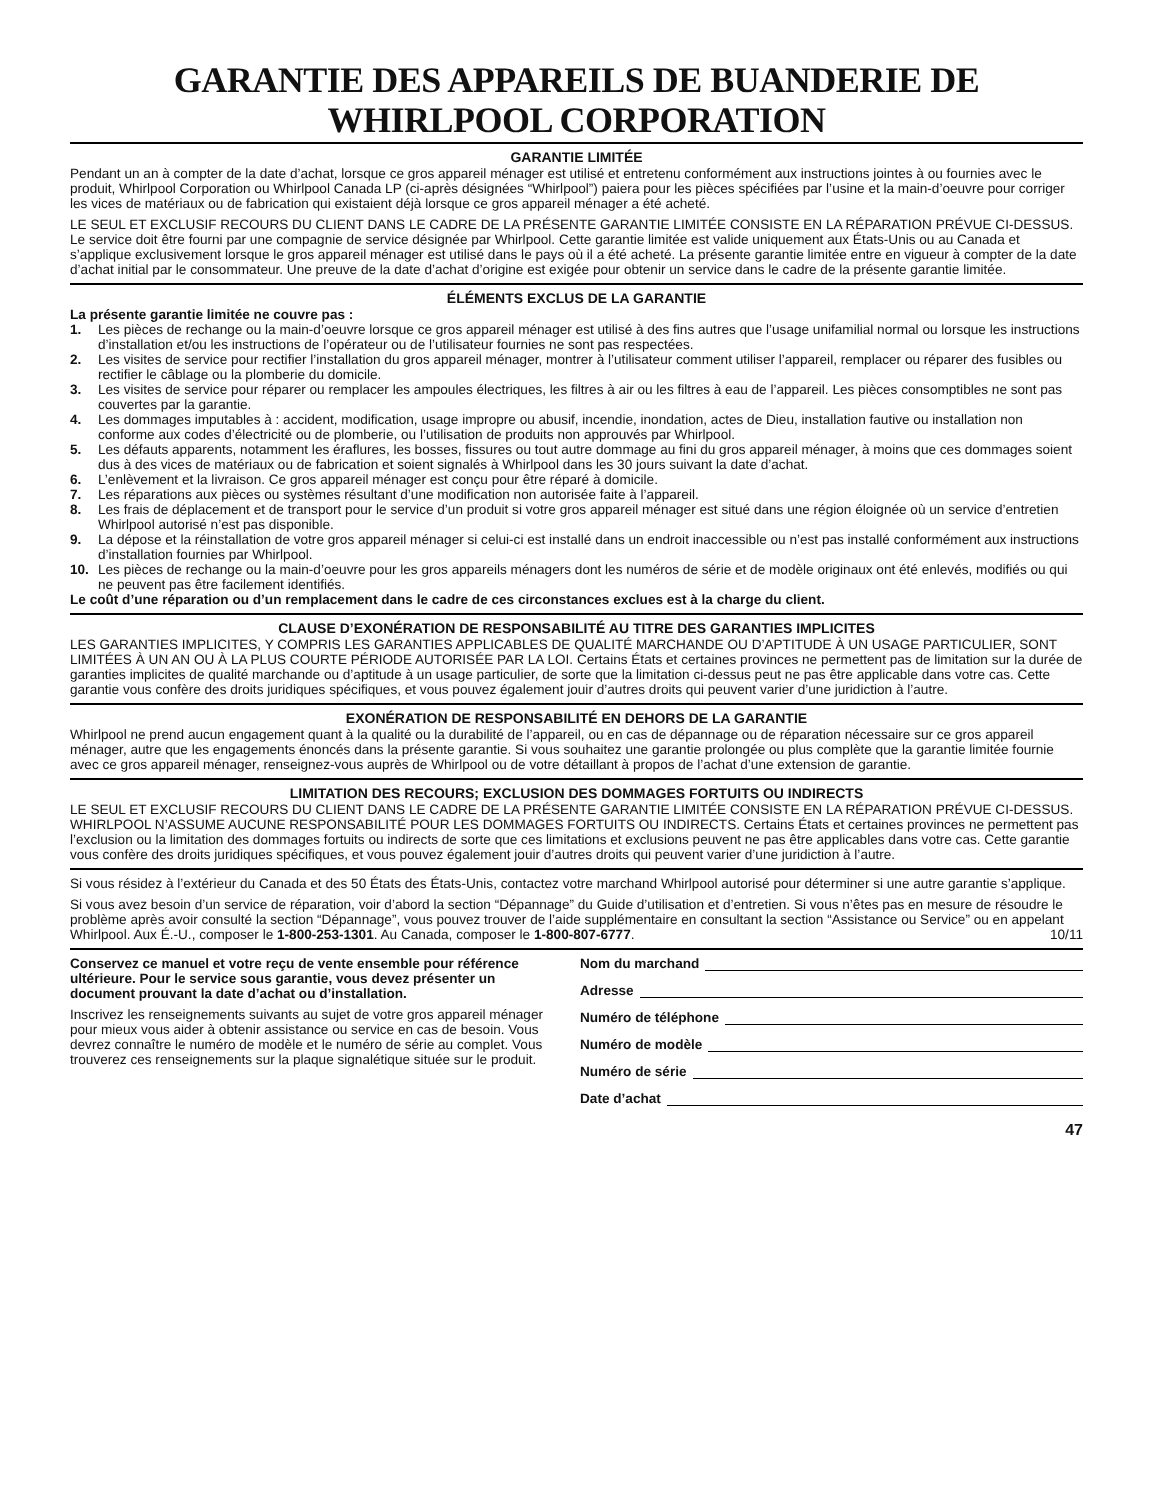GARANTIE DES APPAREILS DE BUANDERIE DE WHIRLPOOL CORPORATION
GARANTIE LIMITÉE
Pendant un an à compter de la date d’achat, lorsque ce gros appareil ménager est utilisé et entretenu conformément aux instructions jointes à ou fournies avec le produit, Whirlpool Corporation ou Whirlpool Canada LP (ci-après désignées “Whirlpool”) paiera pour les pièces spécifiées par l’usine et la main-d’oeuvre pour corriger les vices de matériaux ou de fabrication qui existaient déjà lorsque ce gros appareil ménager a été acheté.
LE SEUL ET EXCLUSIF RECOURS DU CLIENT DANS LE CADRE DE LA PRÉSENTE GARANTIE LIMITÉE CONSISTE EN LA RÉPARATION PRÉVUE CI-DESSUS. Le service doit être fourni par une compagnie de service désignée par Whirlpool. Cette garantie limitée est valide uniquement aux États-Unis ou au Canada et s’applique exclusivement lorsque le gros appareil ménager est utilisé dans le pays où il a été acheté. La présente garantie limitée entre en vigueur à compter de la date d’achat initial par le consommateur. Une preuve de la date d’achat d’origine est exigée pour obtenir un service dans le cadre de la présente garantie limitée.
ÉLÉMENTS EXCLUS DE LA GARANTIE
La présente garantie limitée ne couvre pas :
1. Les pièces de rechange ou la main-d’oeuvre lorsque ce gros appareil ménager est utilisé à des fins autres que l’usage unifamilial normal ou lorsque les instructions d’installation et/ou les instructions de l’opérateur ou de l’utilisateur fournies ne sont pas respectées.
2. Les visites de service pour rectifier l’installation du gros appareil ménager, montrer à l’utilisateur comment utiliser l’appareil, remplacer ou réparer des fusibles ou rectifier le câblage ou la plomberie du domicile.
3. Les visites de service pour réparer ou remplacer les ampoules électriques, les filtres à air ou les filtres à eau de l’appareil. Les pièces consomptibles ne sont pas couvertes par la garantie.
4. Les dommages imputables à : accident, modification, usage impropre ou abusif, incendie, inondation, actes de Dieu, installation fautive ou installation non conforme aux codes d’électricité ou de plomberie, ou l’utilisation de produits non approuvés par Whirlpool.
5. Les défauts apparents, notamment les éraflures, les bosses, fissures ou tout autre dommage au fini du gros appareil ménager, à moins que ces dommages soient dus à des vices de matériaux ou de fabrication et soient signalés à Whirlpool dans les 30 jours suivant la date d’achat.
6. L’enlèvement et la livraison. Ce gros appareil ménager est conçu pour être réparé à domicile.
7. Les réparations aux pièces ou systèmes résultant d’une modification non autorisée faite à l’appareil.
8. Les frais de déplacement et de transport pour le service d’un produit si votre gros appareil ménager est situé dans une région éloignée où un service d’entretien Whirlpool autorisé n’est pas disponible.
9. La dépose et la réinstallation de votre gros appareil ménager si celui-ci est installé dans un endroit inaccessible ou n’est pas installé conformément aux instructions d’installation fournies par Whirlpool.
10. Les pièces de rechange ou la main-d’oeuvre pour les gros appareils ménagers dont les numéros de série et de modèle originaux ont été enlevés, modifiés ou qui ne peuvent pas être facilement identifiés.
Le coût d’une réparation ou d’un remplacement dans le cadre de ces circonstances exclues est à la charge du client.
CLAUSE D’EXONÉRATION DE RESPONSABILITÉ AU TITRE DES GARANTIES IMPLICITES
LES GARANTIES IMPLICITES, Y COMPRIS LES GARANTIES APPLICABLES DE QUALITÉ MARCHANDE OU D’APTITUDE À UN USAGE PARTICULIER, SONT LIMITÉES À UN AN OU À LA PLUS COURTE PÉRIODE AUTORISÉE PAR LA LOI. Certains États et certaines provinces ne permettent pas de limitation sur la durée de garanties implicites de qualité marchande ou d’aptitude à un usage particulier, de sorte que la limitation ci-dessus peut ne pas être applicable dans votre cas. Cette garantie vous confère des droits juridiques spécifiques, et vous pouvez également jouir d’autres droits qui peuvent varier d’une juridiction à l’autre.
EXONÉRATION DE RESPONSABILITÉ EN DEHORS DE LA GARANTIE
Whirlpool ne prend aucun engagement quant à la qualité ou la durabilité de l’appareil, ou en cas de dépannage ou de réparation nécessaire sur ce gros appareil ménager, autre que les engagements énoncés dans la présente garantie. Si vous souhaitez une garantie prolongée ou plus complète que la garantie limitée fournie avec ce gros appareil ménager, renseignez-vous auprès de Whirlpool ou de votre détaillant à propos de l’achat d’une extension de garantie.
LIMITATION DES RECOURS; EXCLUSION DES DOMMAGES FORTUITS OU INDIRECTS
LE SEUL ET EXCLUSIF RECOURS DU CLIENT DANS LE CADRE DE LA PRÉSENTE GARANTIE LIMITÉE CONSISTE EN LA RÉPARATION PRÉVUE CI-DESSUS. WHIRLPOOL N’ASSUME AUCUNE RESPONSABILITÉ POUR LES DOMMAGES FORTUITS OU INDIRECTS. Certains États et certaines provinces ne permettent pas l’exclusion ou la limitation des dommages fortuits ou indirects de sorte que ces limitations et exclusions peuvent ne pas être applicables dans votre cas. Cette garantie vous confère des droits juridiques spécifiques, et vous pouvez également jouir d’autres droits qui peuvent varier d’une juridiction à l’autre.
Si vous résidez à l’extérieur du Canada et des 50 États des États-Unis, contactez votre marchand Whirlpool autorisé pour déterminer si une autre garantie s’applique.
Si vous avez besoin d’un service de réparation, voir d’abord la section “Dépannage” du Guide d’utilisation et d’entretien. Si vous n’êtes pas en mesure de résoudre le problème après avoir consulté la section “Dépannage”, vous pouvez trouver de l’aide supplémentaire en consultant la section “Assistance ou Service” ou en appelant Whirlpool. Aux É.-U., composer le 1-800-253-1301. Au Canada, composer le 1-800-807-6777. 10/11
Conservez ce manuel et votre reçu de vente ensemble pour référence ultérieure. Pour le service sous garantie, vous devez présenter un document prouvant la date d’achat ou d’installation.
Inscrivez les renseignements suivants au sujet de votre gros appareil ménager pour mieux vous aider à obtenir assistance ou service en cas de besoin. Vous devrez connaître le numéro de modèle et le numéro de série au complet. Vous trouverez ces renseignements sur la plaque signalétique située sur le produit.
Nom du marchand
Adresse
Numéro de téléphone
Numéro de modèle
Numéro de série
Date d’achat
47